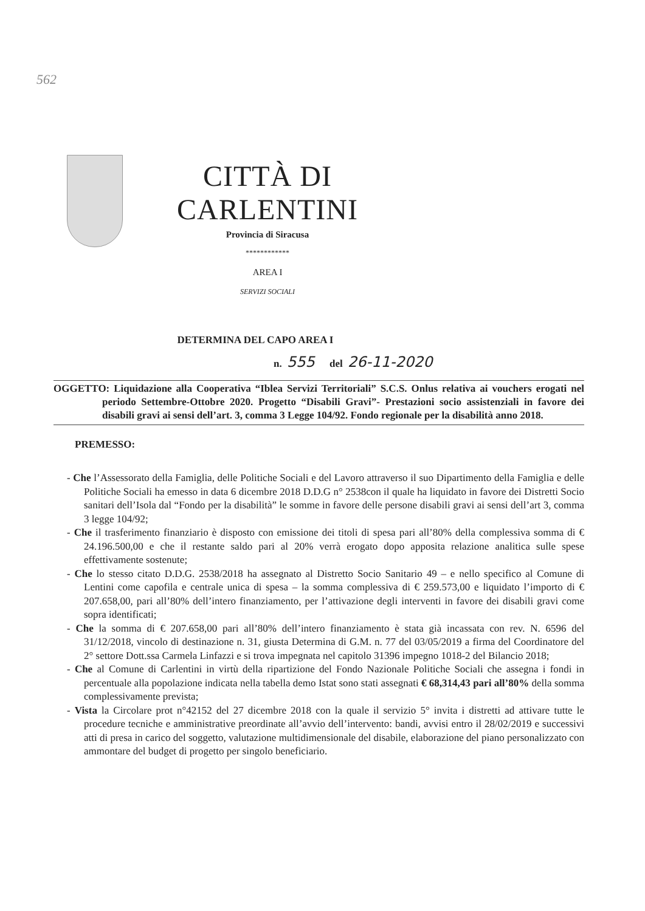562
CITTÀ DI CARLENTINI
Provincia di Siracusa
************
AREA I
SERVIZI SOCIALI
DETERMINA DEL CAPO AREA I
n. 555 del 26-11-2020
OGGETTO: Liquidazione alla Cooperativa “Iblea Servizi Territoriali” S.C.S. Onlus relativa ai vouchers erogati nel periodo Settembre-Ottobre 2020. Progetto “Disabili Gravi”- Prestazioni socio assistenziali in favore dei disabili gravi ai sensi dell’art. 3, comma 3 Legge 104/92. Fondo regionale per la disabilità anno 2018.
PREMESSO:
- Che l’Assessorato della Famiglia, delle Politiche Sociali e del Lavoro attraverso il suo Dipartimento della Famiglia e delle Politiche Sociali ha emesso in data 6 dicembre 2018 D.D.G n° 2538con il quale ha liquidato in favore dei Distretti Socio sanitari dell’Isola dal “Fondo per la disabilità” le somme in favore delle persone disabili gravi ai sensi dell’art 3, comma 3 legge 104/92;
- Che il trasferimento finanziario è disposto con emissione dei titoli di spesa pari all’80% della complessiva somma di € 24.196.500,00 e che il restante saldo pari al 20% verrà erogato dopo apposita relazione analitica sulle spese effettivamente sostenute;
- Che lo stesso citato D.D.G. 2538/2018 ha assegnato al Distretto Socio Sanitario 49 – e nello specifico al Comune di Lentini come capofila e centrale unica di spesa – la somma complessiva di € 259.573,00 e liquidato l’importo di € 207.658,00, pari all’80% dell’intero finanziamento, per l’attivazione degli interventi in favore dei disabili gravi come sopra identificati;
- Che la somma di € 207.658,00 pari all’80% dell’intero finanziamento è stata già incassata con rev. N. 6596 del 31/12/2018, vincolo di destinazione n. 31, giusta Determina di G.M. n. 77 del 03/05/2019 a firma del Coordinatore del 2° settore Dott.ssa Carmela Linfazzi e si trova impegnata nel capitolo 31396 impegno 1018-2 del Bilancio 2018;
- Che al Comune di Carlentini in virtù della ripartizione del Fondo Nazionale Politiche Sociali che assegna i fondi in percentuale alla popolazione indicata nella tabella demo Istat sono stati assegnati € 68,314,43 pari all’80% della somma complessivamente prevista;
- Vista la Circolare prot n°42152 del 27 dicembre 2018 con la quale il servizio 5° invita i distretti ad attivare tutte le procedure tecniche e amministrative preordinate all’avvio dell’intervento: bandi, avvisi entro il 28/02/2019 e successivi atti di presa in carico del soggetto, valutazione multidimensionale del disabile, elaborazione del piano personalizzato con ammontare del budget di progetto per singolo beneficiario.